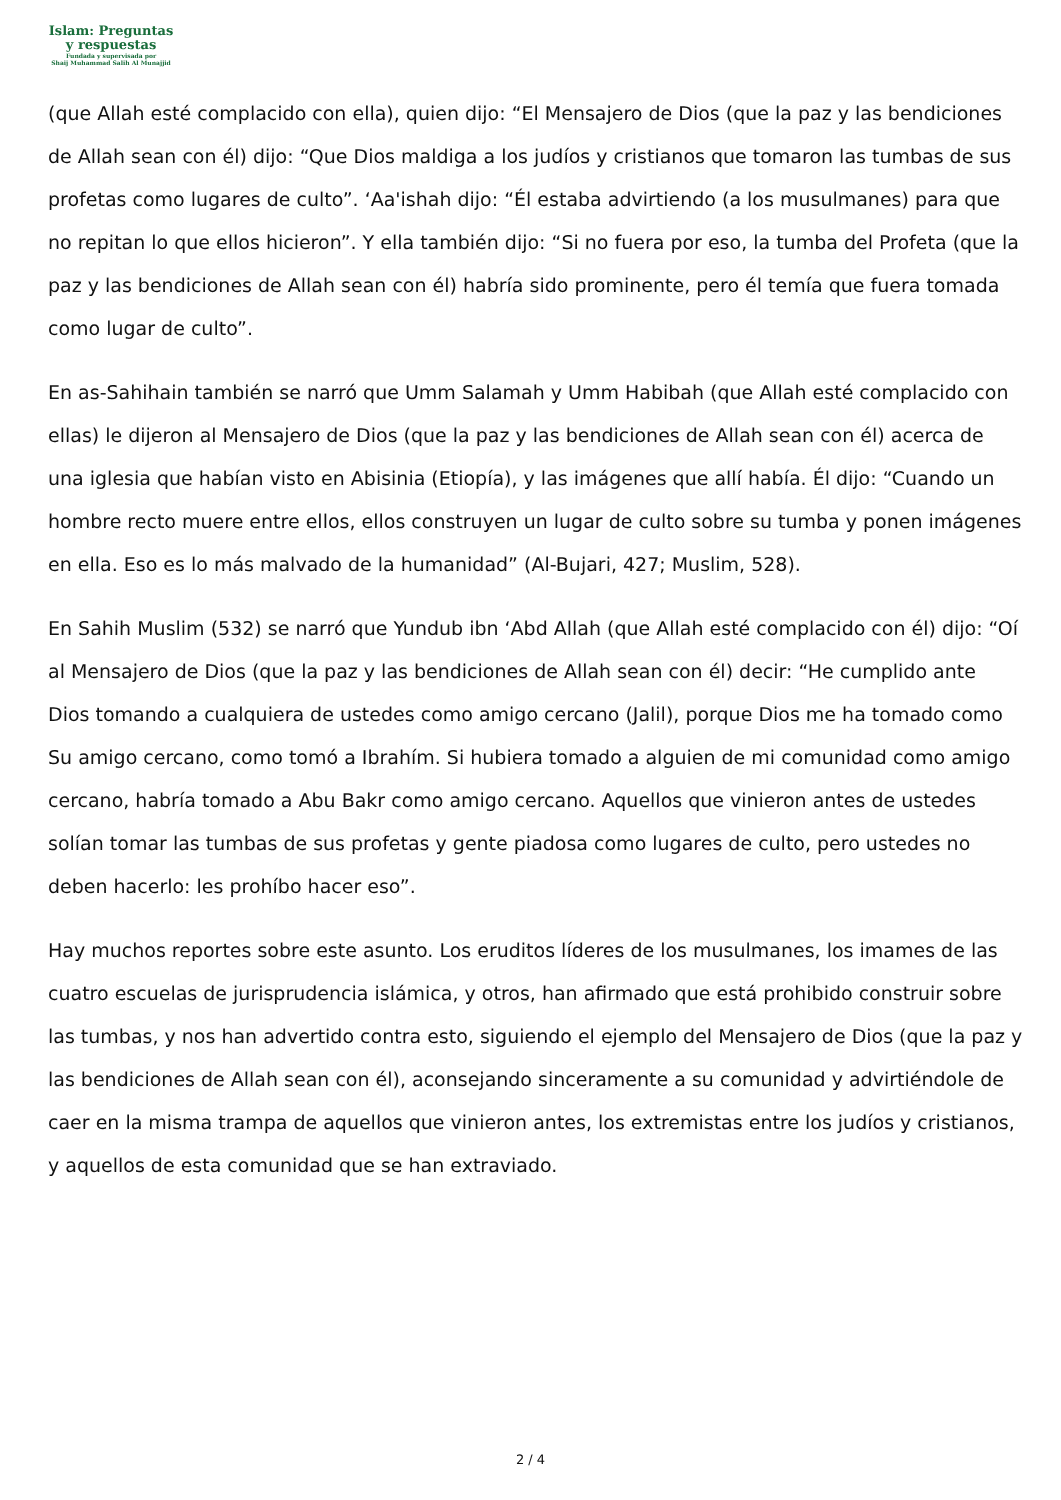Islam: Preguntas
y respuestas
Fundada y supervisada por
Shaij Muhammad Salih Al Munajjid
(que Allah esté complacido con ella), quien dijo: “El Mensajero de Dios (que la paz y las bendiciones de Allah sean con él) dijo: “Que Dios maldiga a los judíos y cristianos que tomaron las tumbas de sus profetas como lugares de culto”. ‘Aa'ishah dijo: “Él estaba advirtiendo (a los musulmanes) para que no repitan lo que ellos hicieron”. Y ella también dijo: “Si no fuera por eso, la tumba del Profeta (que la paz y las bendiciones de Allah sean con él) habría sido prominente, pero él temía que fuera tomada como lugar de culto”.
En as-Sahihain también se narró que Umm Salamah y Umm Habibah (que Allah esté complacido con ellas) le dijeron al Mensajero de Dios (que la paz y las bendiciones de Allah sean con él) acerca de una iglesia que habían visto en Abisinia (Etiopía), y las imágenes que allí había. Él dijo: “Cuando un hombre recto muere entre ellos, ellos construyen un lugar de culto sobre su tumba y ponen imágenes en ella. Eso es lo más malvado de la humanidad” (Al-Bujari, 427; Muslim, 528).
En Sahih Muslim (532) se narró que Yundub ibn ‘Abd Allah (que Allah esté complacido con él) dijo: “Oí al Mensajero de Dios (que la paz y las bendiciones de Allah sean con él) decir: “He cumplido ante Dios tomando a cualquiera de ustedes como amigo cercano (Jalil), porque Dios me ha tomado como Su amigo cercano, como tomó a Ibrahím. Si hubiera tomado a alguien de mi comunidad como amigo cercano, habría tomado a Abu Bakr como amigo cercano. Aquellos que vinieron antes de ustedes solían tomar las tumbas de sus profetas y gente piadosa como lugares de culto, pero ustedes no deben hacerlo: les prohíbo hacer eso”.
Hay muchos reportes sobre este asunto. Los eruditos líderes de los musulmanes, los imames de las cuatro escuelas de jurisprudencia islámica, y otros, han afirmado que está prohibido construir sobre las tumbas, y nos han advertido contra esto, siguiendo el ejemplo del Mensajero de Dios (que la paz y las bendiciones de Allah sean con él), aconsejando sinceramente a su comunidad y advirtiéndole de caer en la misma trampa de aquellos que vinieron antes, los extremistas entre los judíos y cristianos, y aquellos de esta comunidad que se han extraviado.
2 / 4